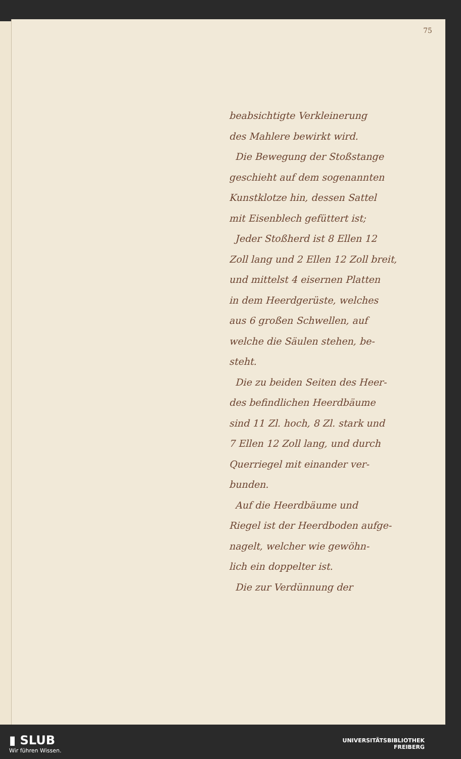75
beabsichtigte Verkleinerung
des Mahlere bewirkt wird.
Die Bewegung der Stoßstange
geschieht auf dem sogenannten
Kunstklotze hin, dessen Sattel
mit Eisenblech gefüttert ist;
Jeder Stoßherd ist 8 Ellen 12
Zoll lang und 2 Ellen 12 Zoll breit,
und mittelst 4 eisernen Platten
in dem Heerdgerüste, welches
aus 6 großen Schwellen, auf
welche die Säulen stehen, be-
steht.
Die zu beiden Seiten des Heer-
des befindlichen Heerdbäume
sind 11 Zl. hoch, 8 Zl. stark und
7 Ellen 12 Zoll lang, und durch
Querriegel mit einander ver-
bunden.
Auf die Heerdbäume und
Riegel ist der Heerdboden aufge-
nagelt, welcher wie gewöhn-
lich ein doppelter ist.
Die zur Verdünnung der
▮ SLUB
Wir führen Wissen.
UNIVERSITÄTSBIBLIOTHEK
FREIBERG